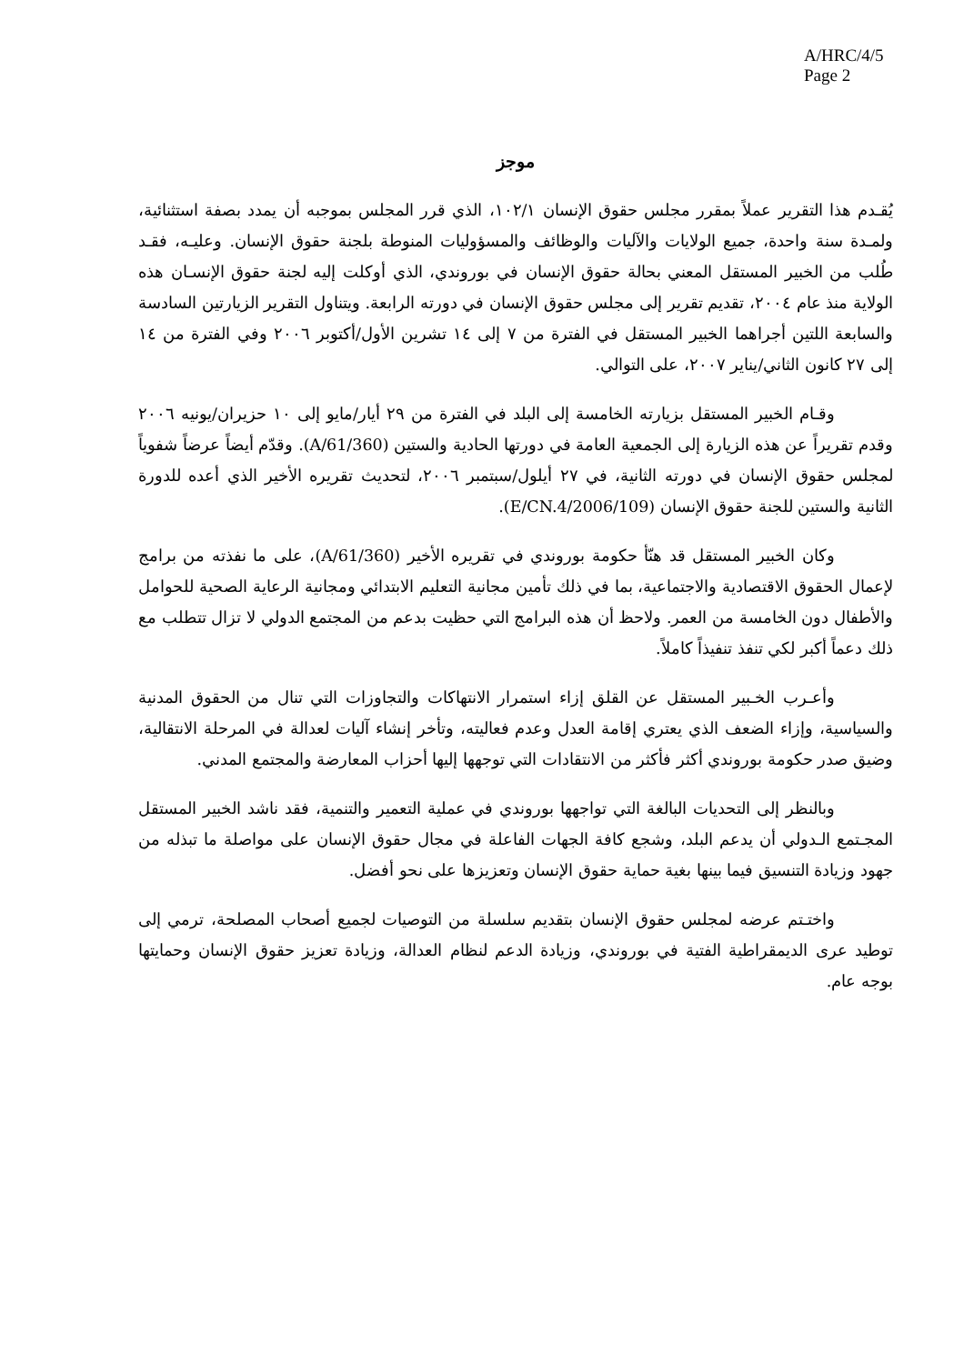A/HRC/4/5
Page 2
موجز
يُقـدم هذا التقرير عملاً بمقرر مجلس حقوق الإنسان ١٠٢/١، الذي قرر المجلس بموجبه أن يمدد بصفة استثنائية، ولمـدة سنة واحدة، جميع الولايات والآليات والوظائف والمسؤوليات المنوطة بلجنة حقوق الإنسان. وعليـه، فقـد طُلب من الخبير المستقل المعني بحالة حقوق الإنسان في بوروندي، الذي أوكلت إليه لجنة حقوق الإنسـان هذه الولاية منذ عام ٢٠٠٤، تقديم تقرير إلى مجلس حقوق الإنسان في دورته الرابعة. ويتناول التقرير الزيارتين السادسة والسابعة اللتين أجراهما الخبير المستقل في الفترة من ٧ إلى ١٤ تشرين الأول/أكتوبر ٢٠٠٦ وفي الفترة من ١٤ إلى ٢٧ كانون الثاني/يناير ٢٠٠٧، على التوالي.
وقـام الخبير المستقل بزيارته الخامسة إلى البلد في الفترة من ٢٩ أيار/مايو إلى ١٠ حزيران/يونيه ٢٠٠٦ وقدم تقريراً عن هذه الزيارة إلى الجمعية العامة في دورتها الحادية والستين (A/61/360). وقدّم أيضاً عرضاً شفوياً لمجلس حقوق الإنسان في دورته الثانية، في ٢٧ أيلول/سبتمبر ٢٠٠٦، لتحديث تقريره الأخير الذي أعده للدورة الثانية والستين للجنة حقوق الإنسان (E/CN.4/2006/109).
وكان الخبير المستقل قد هنّأ حكومة بوروندي في تقريره الأخير (A/61/360)، على ما نفذته من برامج لإعمال الحقوق الاقتصادية والاجتماعية، بما في ذلك تأمين مجانية التعليم الابتدائي ومجانية الرعاية الصحية للحوامل والأطفال دون الخامسة من العمر. ولاحظ أن هذه البرامج التي حظيت بدعم من المجتمع الدولي لا تزال تتطلب مع ذلك دعماً أكبر لكي تنفذ تنفيذاً كاملاً.
وأعـرب الخـبير المستقل عن القلق إزاء استمرار الانتهاكات والتجاوزات التي تنال من الحقوق المدنية والسياسية، وإزاء الضعف الذي يعتري إقامة العدل وعدم فعاليته، وتأخر إنشاء آليات لعدالة في المرحلة الانتقالية، وضيق صدر حكومة بوروندي أكثر فأكثر من الانتقادات التي توجهها إليها أحزاب المعارضة والمجتمع المدني.
وبالنظر إلى التحديات البالغة التي تواجهها بوروندي في عملية التعمير والتنمية، فقد ناشد الخبير المستقل المجـتمع الـدولي أن يدعم البلد، وشجع كافة الجهات الفاعلة في مجال حقوق الإنسان على مواصلة ما تبذله من جهود وزيادة التنسيق فيما بينها بغية حماية حقوق الإنسان وتعزيزها على نحو أفضل.
واختـتم عرضه لمجلس حقوق الإنسان بتقديم سلسلة من التوصيات لجميع أصحاب المصلحة، ترمي إلى توطيد عرى الديمقراطية الفتية في بوروندي، وزيادة الدعم لنظام العدالة، وزيادة تعزيز حقوق الإنسان وحمايتها بوجه عام.